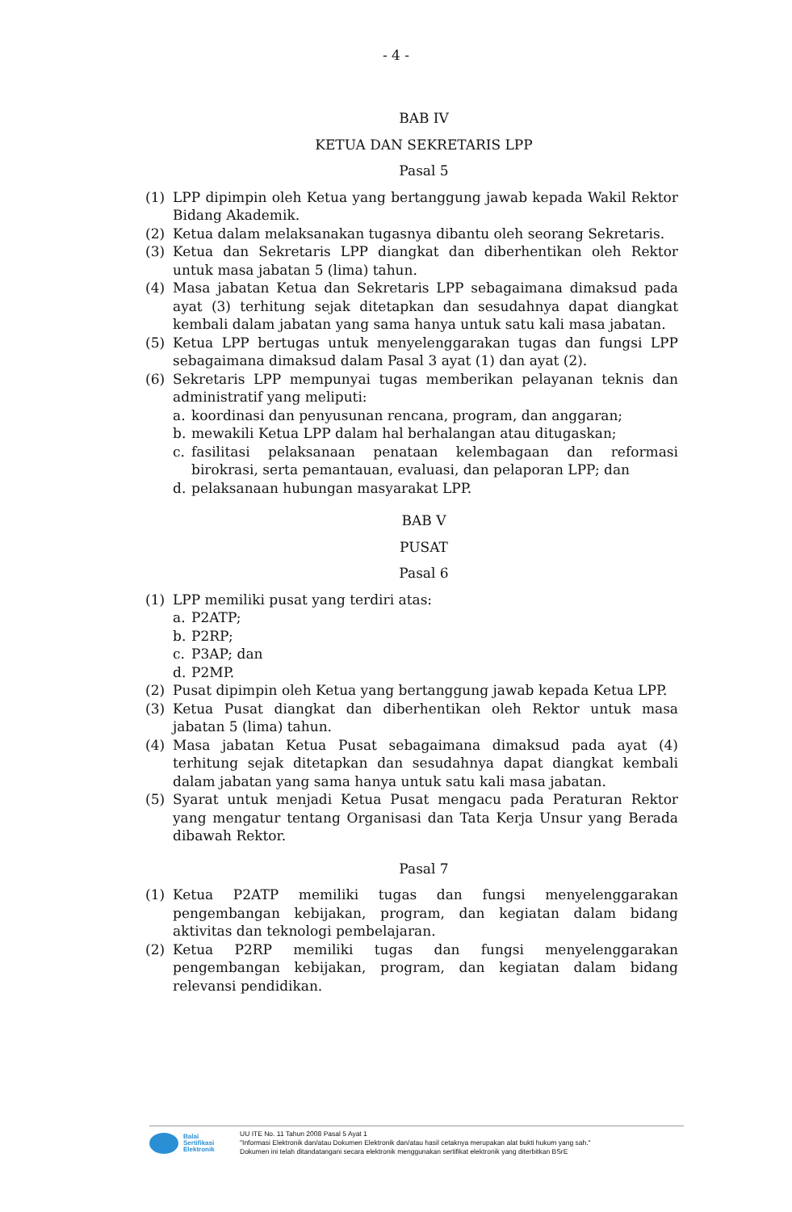- 4 -
BAB IV
KETUA DAN SEKRETARIS LPP
Pasal 5
(1) LPP dipimpin oleh Ketua yang bertanggung jawab kepada Wakil Rektor Bidang Akademik.
(2) Ketua dalam melaksanakan tugasnya dibantu oleh seorang Sekretaris.
(3) Ketua dan Sekretaris LPP diangkat dan diberhentikan oleh Rektor untuk masa jabatan 5 (lima) tahun.
(4) Masa jabatan Ketua dan Sekretaris LPP sebagaimana dimaksud pada ayat (3) terhitung sejak ditetapkan dan sesudahnya dapat diangkat kembali dalam jabatan yang sama hanya untuk satu kali masa jabatan.
(5) Ketua LPP bertugas untuk menyelenggarakan tugas dan fungsi LPP sebagaimana dimaksud dalam Pasal 3 ayat (1) dan ayat (2).
(6) Sekretaris LPP mempunyai tugas memberikan pelayanan teknis dan administratif yang meliputi:
a. koordinasi dan penyusunan rencana, program, dan anggaran;
b. mewakili Ketua LPP dalam hal berhalangan atau ditugaskan;
c. fasilitasi pelaksanaan penataan kelembagaan dan reformasi birokrasi, serta pemantauan, evaluasi, dan pelaporan LPP; dan
d. pelaksanaan hubungan masyarakat LPP.
BAB V
PUSAT
Pasal 6
(1) LPP memiliki pusat yang terdiri atas:
a. P2ATP;
b. P2RP;
c. P3AP; dan
d. P2MP.
(2) Pusat dipimpin oleh Ketua yang bertanggung jawab kepada Ketua LPP.
(3) Ketua Pusat diangkat dan diberhentikan oleh Rektor untuk masa jabatan 5 (lima) tahun.
(4) Masa jabatan Ketua Pusat sebagaimana dimaksud pada ayat (4) terhitung sejak ditetapkan dan sesudahnya dapat diangkat kembali dalam jabatan yang sama hanya untuk satu kali masa jabatan.
(5) Syarat untuk menjadi Ketua Pusat mengacu pada Peraturan Rektor yang mengatur tentang Organisasi dan Tata Kerja Unsur yang Berada dibawah Rektor.
Pasal 7
(1) Ketua P2ATP memiliki tugas dan fungsi menyelenggarakan pengembangan kebijakan, program, dan kegiatan dalam bidang aktivitas dan teknologi pembelajaran.
(2) Ketua P2RP memiliki tugas dan fungsi menyelenggarakan pengembangan kebijakan, program, dan kegiatan dalam bidang relevansi pendidikan.
Balai
Sertifikasi
Elektronik
UU ITE No. 11 Tahun 2008 Pasal 5 Ayat 1
"Informasi Elektronik dan/atau Dokumen Elektronik dan/atau hasil cetaknya merupakan alat bukti hukum yang sah."
Dokumen ini telah ditandatangani secara elektronik menggunakan sertifikat elektronik yang diterbitkan BSrE